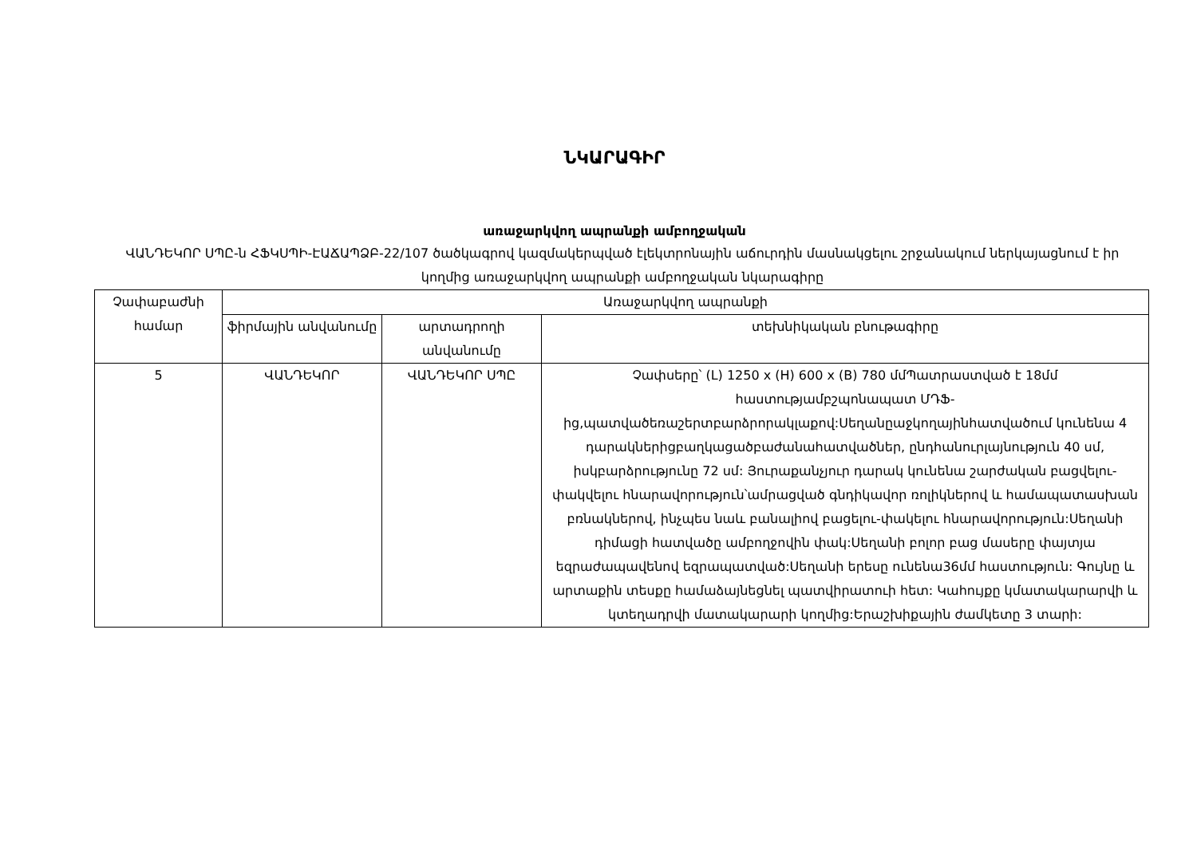ՆԿԱՐԱԳԻՐ
առաջարկվող ապրանքի ամբողջական
ՎԱՆԴԵԿՈՐ ՍՊԸ-ն ՀՖԿՍՊԻ-ԷԱՃԱՊՁԲ-22/107 ծածկագրով կազմակերպված էլեկտրոնային աճուրդին մասնակցելու շրջանակում ներկայացնում է իր կողմից առաջարկվող ապրանքի ամբողջական նկարագիրը
| Չափաբաժնի համար | Առաջարկվող ապրանքի | | |
| --- | --- | --- | --- |
| | ֆիրմային անվանումը | արտադրողի անվանումը | տեխնիկական բնութագիրը |
| 5 | ՎԱՆԴԵԿՈՐ | ՎԱՆԴԵԿՈՐ ՍՊԸ | Չափսերը՝ (L) 1250 x (H) 600 x (B) 780 մմՊատրաստված է 18մմ հաստությամբշպոնապատ ՄԴՖ-ից,պատվածեռաշերտբարձրորակլաքով:Սեղանըաջկողայինհատվածում կունենա 4 դարակներիցբաղկացածբաժանահատվածներ, ընդհանուրլայնություն 40 սմ, իսկբարձրությունը 72 սմ: Յուրաքանչյուր դարակ կունենա շարժական բացվելու-փակվելու հնարավորություն՝ամրացված գնդիկավոր ռոլիկներով և համապատասխան բռնակներով, ինչպես նաև բանալիով բացելու-փակելու հնարավորություն:Սեղանի դիմացի հատվածը ամբողջովին փակ:Սեղանի բոլոր բաց մասերը փայտյա եզրաժապավենով եզրապատված:Սեղանի երեսը ունենա36մմ հաստություն: Գույնը և արտաքին տեսքը համաձայնեցնել պատվիրատուի հետ: Կահույքը կմատակարարվի և կտեղադրվի մատակարարի կողմից:Երաշխիքային ժամկետը 3 տարի: |